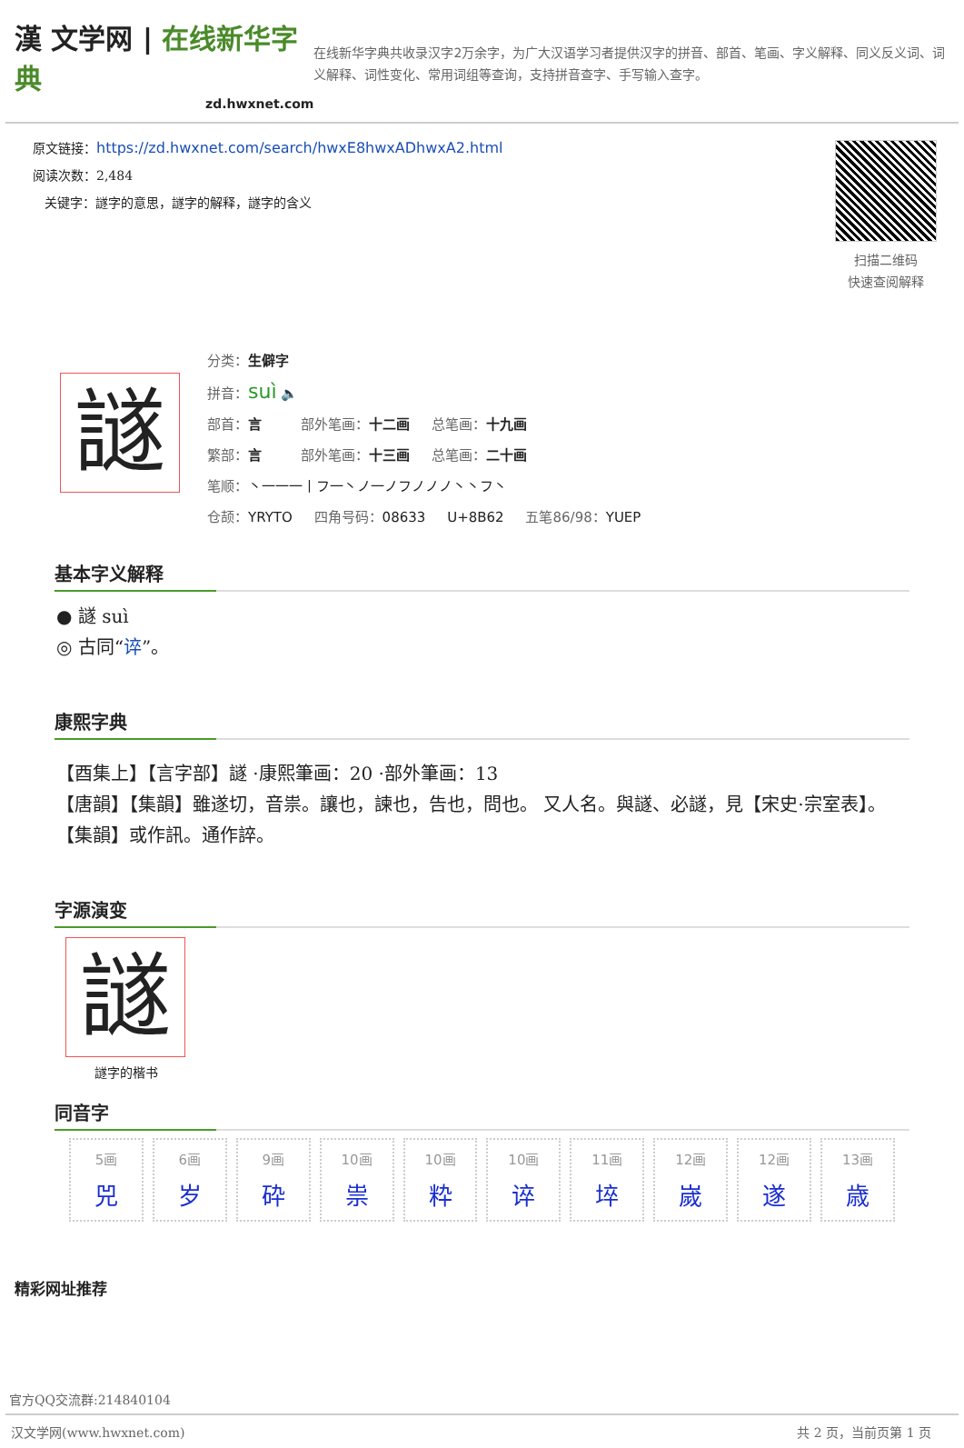漢 文学网 | 在线新华字典
zd.hwxnet.com
在线新华字典共收录汉字2万余字，为广大汉语学习者提供汉字的拼音、部首、笔画、字义解释、同义反义词、词义解释、词性变化、常用词组等查询，支持拼音查字、手写输入查字。
原文链接：https://zd.hwxnet.com/search/hwxE8hwxADhwxA2.html
阅读次数：2,484
关键字：譢字的意思，譢字的解释，譢字的含义
扫描二维码
快速查阅解释
譢
分类：生僻字
拼音：suì 🔈
部首：言 部外笔画：十二画 总笔画：十九画
繁部：言 部外笔画：十三画 总笔画：二十画
笔顺：丶一一一丨フ一丶ノ一ノフノノノ丶丶フ丶
仓颉：YRYTO 四角号码：08633 U+8B62 五笔86/98：YUEP
基本字义解释
● 譢 suì
◎ 古同“谇”。
康熙字典
【酉集上】【言字部】譢 ·康熙筆画：20 ·部外筆画：13
【唐韻】【集韻】雖遂切，音祟。讓也，諫也，告也，問也。 又人名。與譢、必譢，見【宋史·宗室表】。 【集韻】或作訊。通作誶。
字源演变
譢
譢字的楷书
同音字
| 5画 兕 | 6画 岁 | 9画 砕 | 10画 祟 | 10画 粋 | 10画 谇 | 11画 埣 | 12画 嵗 | 12画 遂 | 13画 歳 |
精彩网址推荐
官方QQ交流群:214840104
汉文学网(www.hwxnet.com) 共 2 页，当前页第 1 页